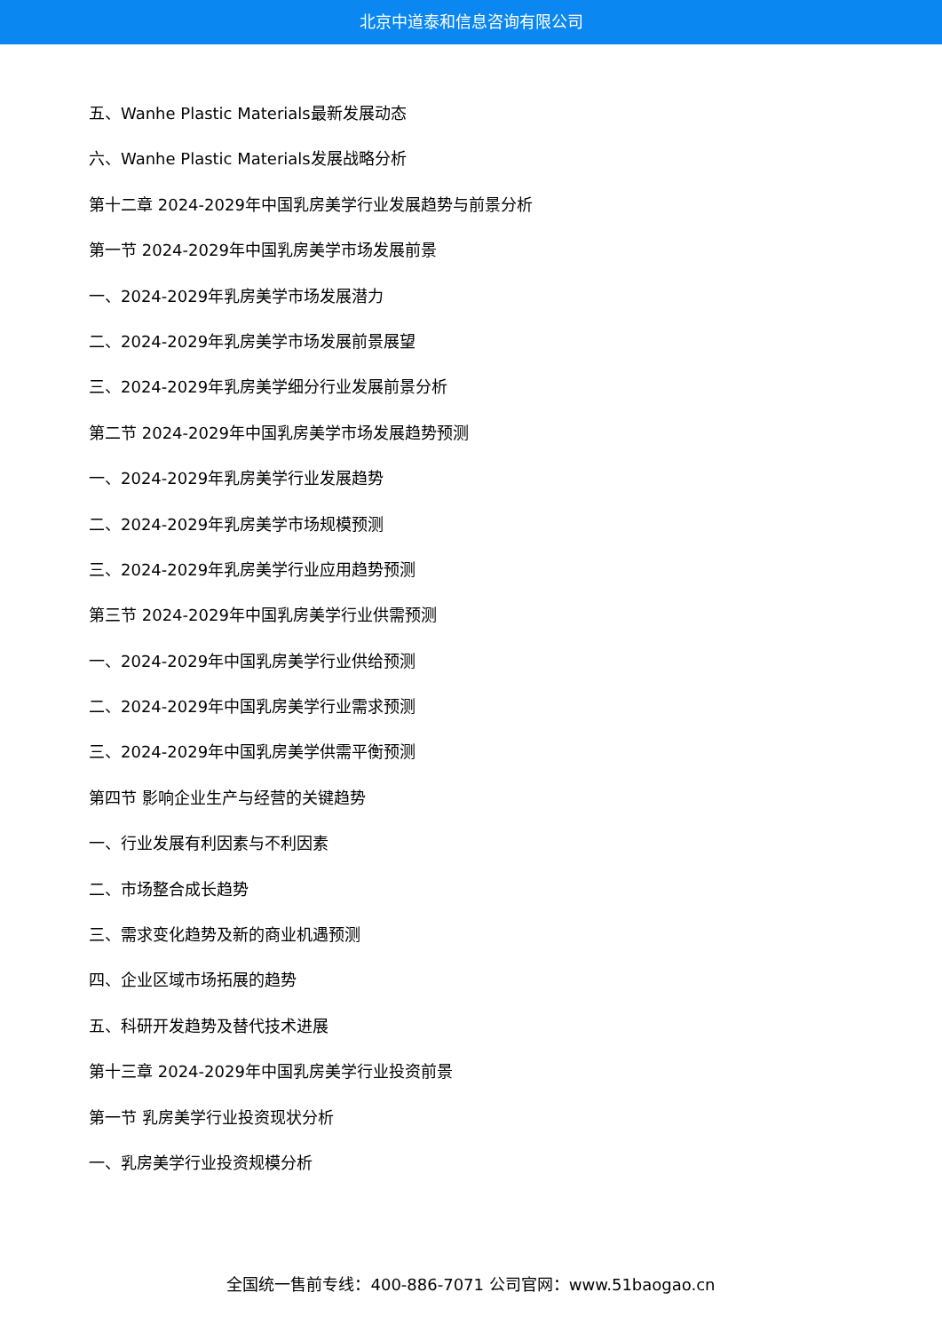北京中道泰和信息咨询有限公司
五、Wanhe Plastic Materials最新发展动态
六、Wanhe Plastic Materials发展战略分析
第十二章 2024-2029年中国乳房美学行业发展趋势与前景分析
第一节 2024-2029年中国乳房美学市场发展前景
一、2024-2029年乳房美学市场发展潜力
二、2024-2029年乳房美学市场发展前景展望
三、2024-2029年乳房美学细分行业发展前景分析
第二节 2024-2029年中国乳房美学市场发展趋势预测
一、2024-2029年乳房美学行业发展趋势
二、2024-2029年乳房美学市场规模预测
三、2024-2029年乳房美学行业应用趋势预测
第三节 2024-2029年中国乳房美学行业供需预测
一、2024-2029年中国乳房美学行业供给预测
二、2024-2029年中国乳房美学行业需求预测
三、2024-2029年中国乳房美学供需平衡预测
第四节 影响企业生产与经营的关键趋势
一、行业发展有利因素与不利因素
二、市场整合成长趋势
三、需求变化趋势及新的商业机遇预测
四、企业区域市场拓展的趋势
五、科研开发趋势及替代技术进展
第十三章 2024-2029年中国乳房美学行业投资前景
第一节 乳房美学行业投资现状分析
一、乳房美学行业投资规模分析
全国统一售前专线：400-886-7071 公司官网：www.51baogao.cn